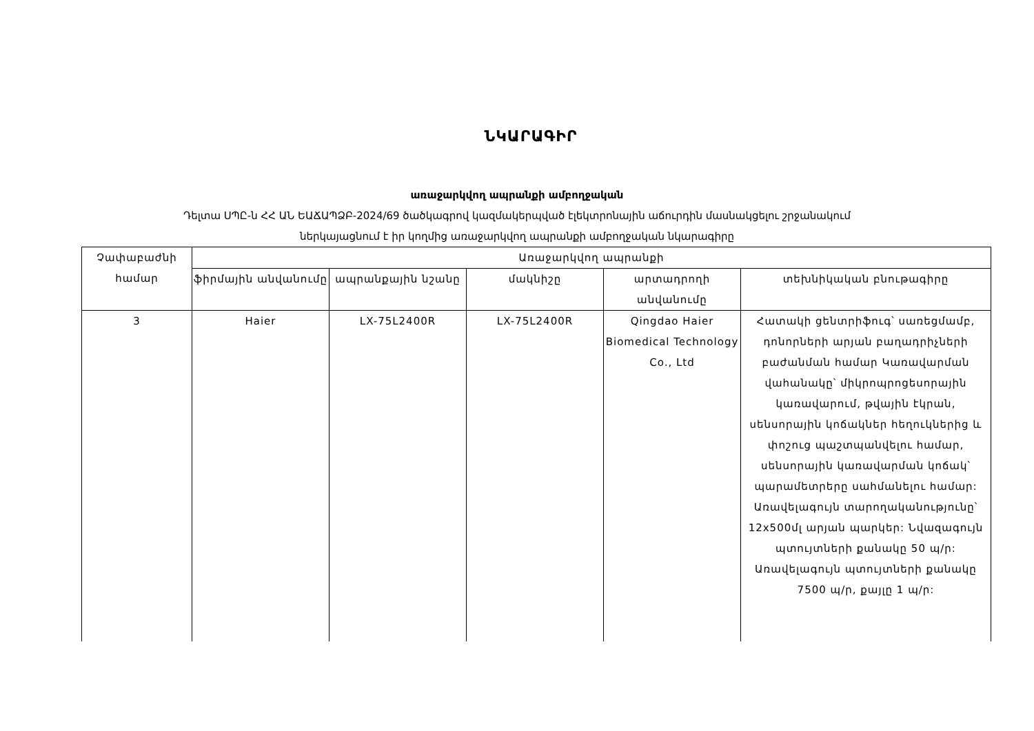ՆԿԱՐԱԳԻՐ
առաջարկվող ապրանքի ամբողջական
Դելտա ՍՊԸ-ն ՀՀ ԱՆ ԵԱՃԱՊՁԲ-2024/69 ծածկագրով կազմակերպված էլեկտրոնային աճուրդին մասնակցելու շրջանակում
ներկայացնում է իր կողմից առաջարկվող ապրանքի ամբողջական նկարագիրը
| Չափաբաժնի համար | Առաջարկվող ապրանքի | | | | |
| --- | --- | --- | --- | --- | --- |
| | ֆիրմային անվանումը | ապրանքային նշանը | մակնիշը | արտադրողի անվանումը | տեխնիկական բնութագիրը |
| 3 | Haier | LX-75L2400R | LX-75L2400R | Qingdao Haier Biomedical Technology Co., Ltd | Հատակի ցենտրիֆուգ՝ սառեցմամբ, դոնորների արյան բաղադրիչների բաժանման համար Կառավարման վահանակը՝ միկրոպրոցեսորային կառավարում, թվային էկրան, սենսորային կոճակներ հեղուկներից և փոշուց պաշտպանվելու համար, սենսորային կառավարման կոճակ՝ պարամետրերը սահմանելու համար: Առավելագույն տարողականությունը՝ 12x500մլ արյան պարկեր: Նվազագույն պտույտների քանակը 50 պ/ր: Առավելագույն պտույտների քանակը 7500 պ/ր, քայլը 1 պ/ր: |